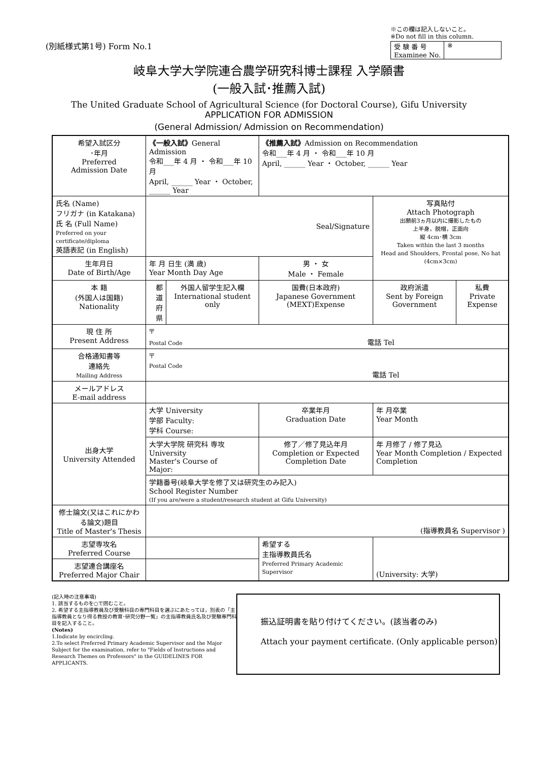(別紙様式第1号) Form No.1
※この欄は記入しないこと。
※Do not fill in this column.
| 受 験 番 号 Examinee No. | ※ |
岐阜大学大学院連合農学研究科博士課程 入学願書
(一般入試･推薦入試)
The United Graduate School of Agricultural Science (for Doctoral Course), Gifu University
APPLICATION FOR ADMISSION
(General Admission/ Admission on Recommendation)
| 希望入試区分 ･年月 Preferred Admission Date | 《一般入試》 General Admission 令和___年 4 月 ・ 令和___年 10 月 April, ______ Year ・ October, ______ Year | | 《推薦入試》 Admission on Recommendation 令和___年 4 月 ・ 令和___年 10 月 April, ______ Year ・ October, ______ Year | | |
| 氏名 (Name) フリガナ (in Katakana) 氏 名 (Full Name) Preferred on your certificate/diploma 英語表記 (in English) | Seal/Signature | | | 写真貼付 Attach Photograph 出願前3ヵ月以内に撮影したもの 上半身，脱帽，正面向 縦 4cm･横 3cm Taken within the last 3 months Head and Shoulders, Frontal pose, No hat (4cm×3cm) | |
| 生年月日 Date of Birth/Age | 年 月 日生 (満 歳) Year Month Day Age | | 男 ・ 女 Male ・ Female | | |
| 本 籍 (外国人は国籍) Nationality | 都道 府県 | 外国人留学生記入欄 International student only | 国費(日本政府) Japanese Government (MEXT)Expense | 政府派遣 Sent by Foreign Government | 私費 Private Expense |
| 現 住 所 Present Address | 〒 Postal Code 電話 Tel | | | | |
| 合格通知書等 連絡先 Mailing Address | 〒 Postal Code 電話 Tel | | | | |
| メールアドレス E-mail address | | | | | |
| 出身大学 University Attended | 大学 University 学部 Faculty: 学科 Course: | | 卒業年月 Graduation Date | 年 月卒業 Year Month | |
| | 大学大学院 研究科 専攻 University Master's Course of Major: | | 修了／修了見込年月 Completion or Expected Completion Date | 年 月修了 / 修了見込 Year Month Completion / Expected Completion | |
| | 学籍番号(岐阜大学を修了又は研究生のみ記入) School Register Number (If you are/were a student/research student at Gifu University) | | | | |
| 修士論文(又はこれにかわる論文)題目 Title of Master's Thesis | (指導教員名 Supervisor ) | | | | |
| 志望専攻名 Preferred Course | | | 希望する 主指導教員氏名 Preferred Primary Academic Supervisor | (University: 大学) | |
| 志望連合講座名 Preferred Major Chair | | | | | |
(記入時の注意事項)
1. 該当するものを○で囲むこと。
2. 希望する主指導教員及び受験科目の専門科目を選ぶにあたっては，別表の「主指導教員となり得る教授の教育･研究分野一覧」の主指導教員氏名及び受験専門科目を記入すること。
(Notes)
1.Indicate by encircling.
2.To select Preferred Primary Academic Supervisor and the Major Subject for the examination, refer to "Fields of Instructions and Research Themes on Professors" in the GUIDELINES FOR APPLICANTS.
振込証明書を貼り付けてください。(該当者のみ)
Attach your payment certificate. (Only applicable person)